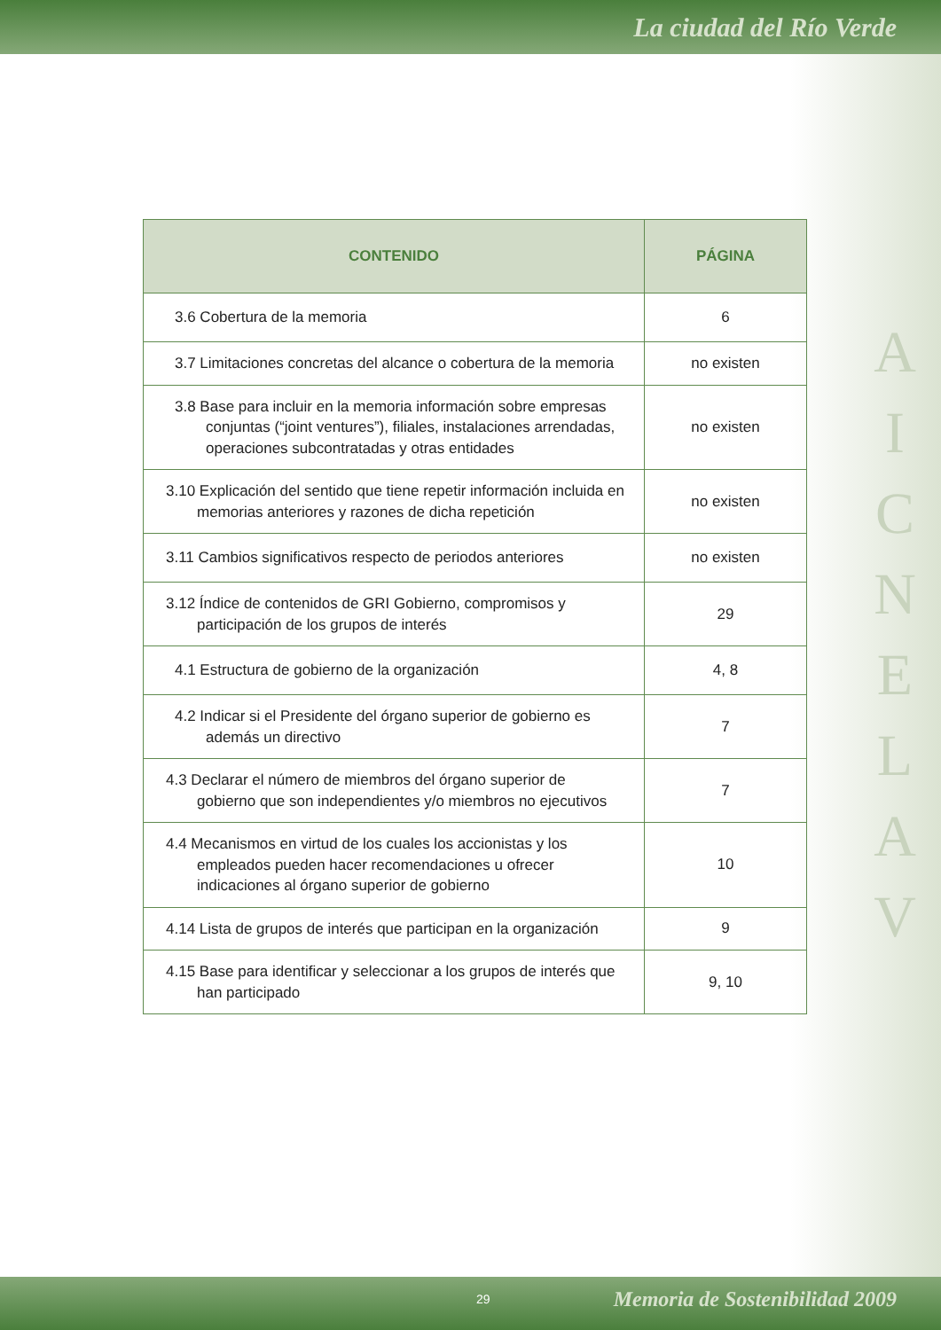La ciudad del Río Verde
A I C N E L A V
| CONTENIDO | PÁGINA |
| --- | --- |
| 3.6 Cobertura de la memoria | 6 |
| 3.7 Limitaciones concretas del alcance o cobertura de la memoria | no existen |
| 3.8 Base para incluir en la memoria información sobre empresas conjuntas (“joint ventures”), filiales, instalaciones arrendadas, operaciones subcontratadas y otras entidades | no existen |
| 3.10 Explicación del sentido que tiene repetir información incluida en memorias anteriores y razones de dicha repetición | no existen |
| 3.11 Cambios significativos respecto de periodos anteriores | no existen |
| 3.12 Índice de contenidos de GRI Gobierno, compromisos y participación de los grupos de interés | 29 |
| 4.1 Estructura de gobierno de la organización | 4, 8 |
| 4.2 Indicar si el Presidente del órgano superior de gobierno es además un directivo | 7 |
| 4.3 Declarar el número de miembros del órgano superior de gobierno que son independientes y/o miembros no ejecutivos | 7 |
| 4.4 Mecanismos en virtud de los cuales los accionistas y los empleados pueden hacer recomendaciones u ofrecer indicaciones al órgano superior de gobierno | 10 |
| 4.14 Lista de grupos de interés que participan en la organización | 9 |
| 4.15 Base para identificar y seleccionar a los grupos de interés que han participado | 9, 10 |
29 Memoria de Sostenibilidad 2009